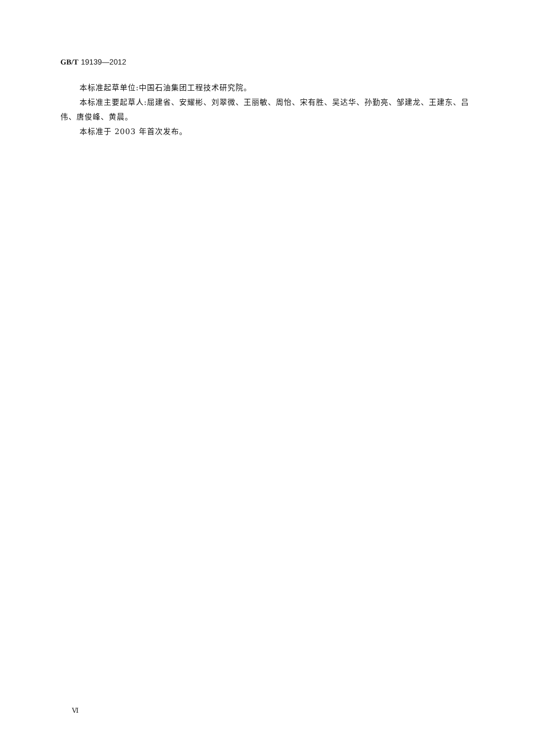GB/T 19139—2012
本标准起草单位:中国石油集团工程技术研究院。
本标准主要起草人:屈建省、安耀彬、刘翠微、王丽敏、周怡、宋有胜、吴达华、孙勤亮、邹建龙、王建东、吕伟、唐俊峰、黄晨。
本标准于 2003 年首次发布。
Ⅵ